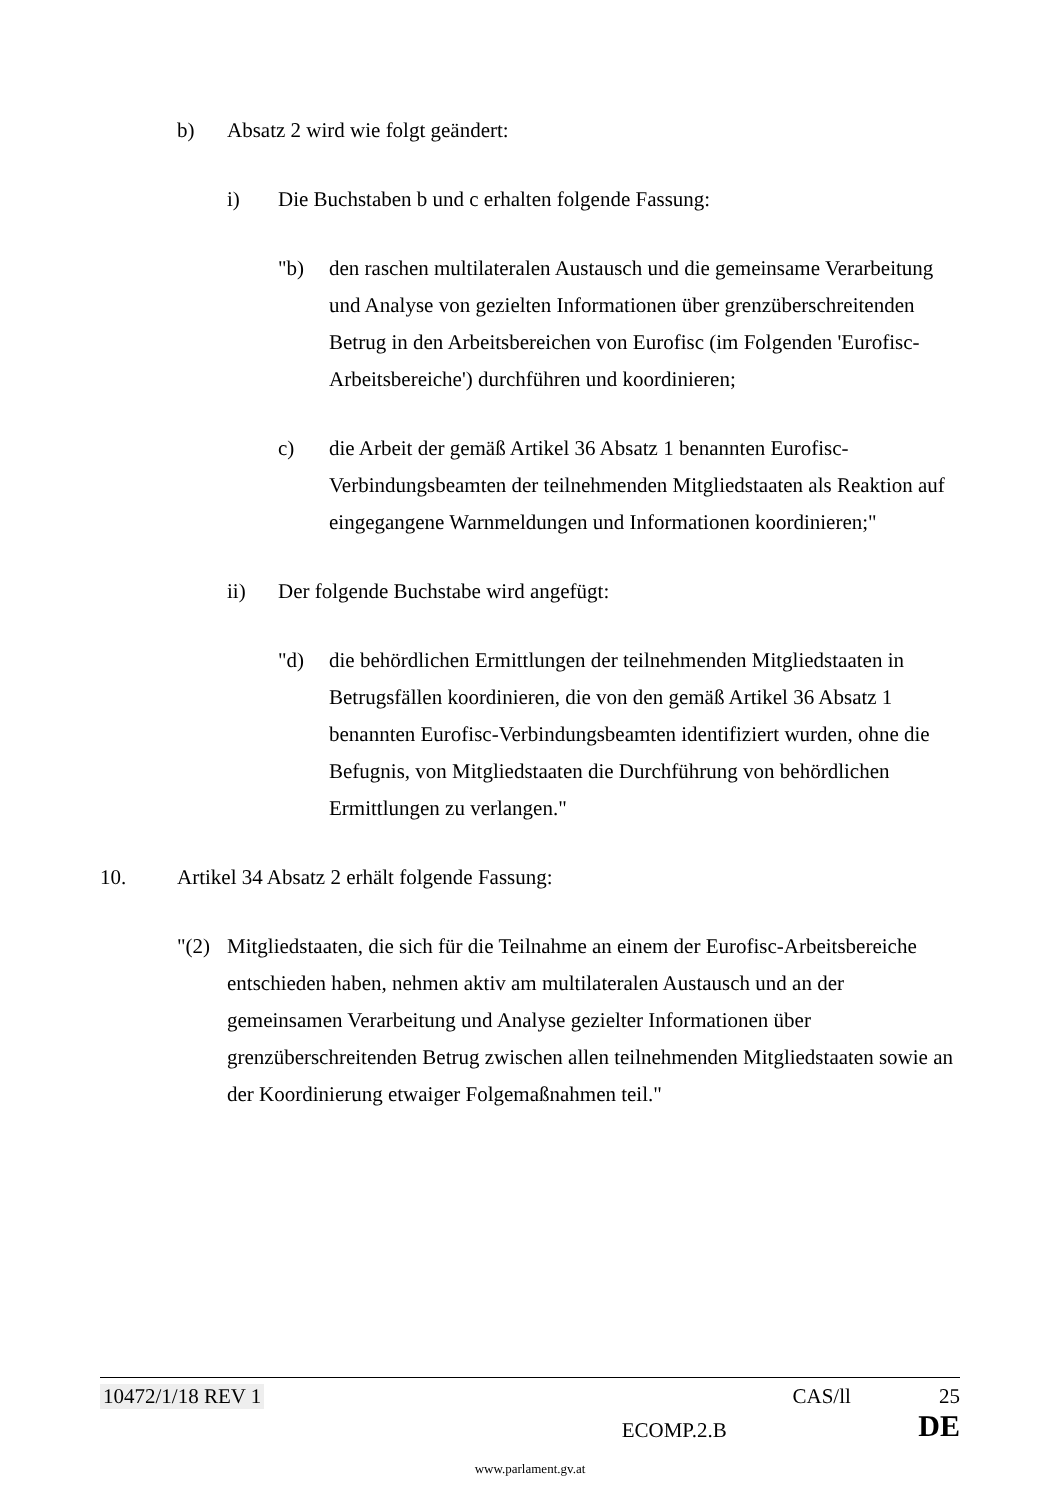b) Absatz 2 wird wie folgt geändert:
i) Die Buchstaben b und c erhalten folgende Fassung:
"b) den raschen multilateralen Austausch und die gemeinsame Verarbeitung und Analyse von gezielten Informationen über grenzüberschreitenden Betrug in den Arbeitsbereichen von Eurofisc (im Folgenden 'Eurofisc-Arbeitsbereiche') durchführen und koordinieren;
c) die Arbeit der gemäß Artikel 36 Absatz 1 benannten Eurofisc-Verbindungsbeamten der teilnehmenden Mitgliedstaaten als Reaktion auf eingegangene Warnmeldungen und Informationen koordinieren;"
ii) Der folgende Buchstabe wird angefügt:
"d) die behördlichen Ermittlungen der teilnehmenden Mitgliedstaaten in Betrugsfällen koordinieren, die von den gemäß Artikel 36 Absatz 1 benannten Eurofisc-Verbindungsbeamten identifiziert wurden, ohne die Befugnis, von Mitgliedstaaten die Durchführung von behördlichen Ermittlungen zu verlangen."
10. Artikel 34 Absatz 2 erhält folgende Fassung:
"(2)
Mitgliedstaaten, die sich für die Teilnahme an einem der Eurofisc-Arbeitsbereiche entschieden haben, nehmen aktiv am multilateralen Austausch und an der gemeinsamen Verarbeitung und Analyse gezielter Informationen über grenzüberschreitenden Betrug zwischen allen teilnehmenden Mitgliedstaaten sowie an der Koordinierung etwaiger Folgemaßnahmen teil."
10472/1/18 REV 1 CAS/ll 25
ECOMP.2.B DE
www.parlament.gv.at